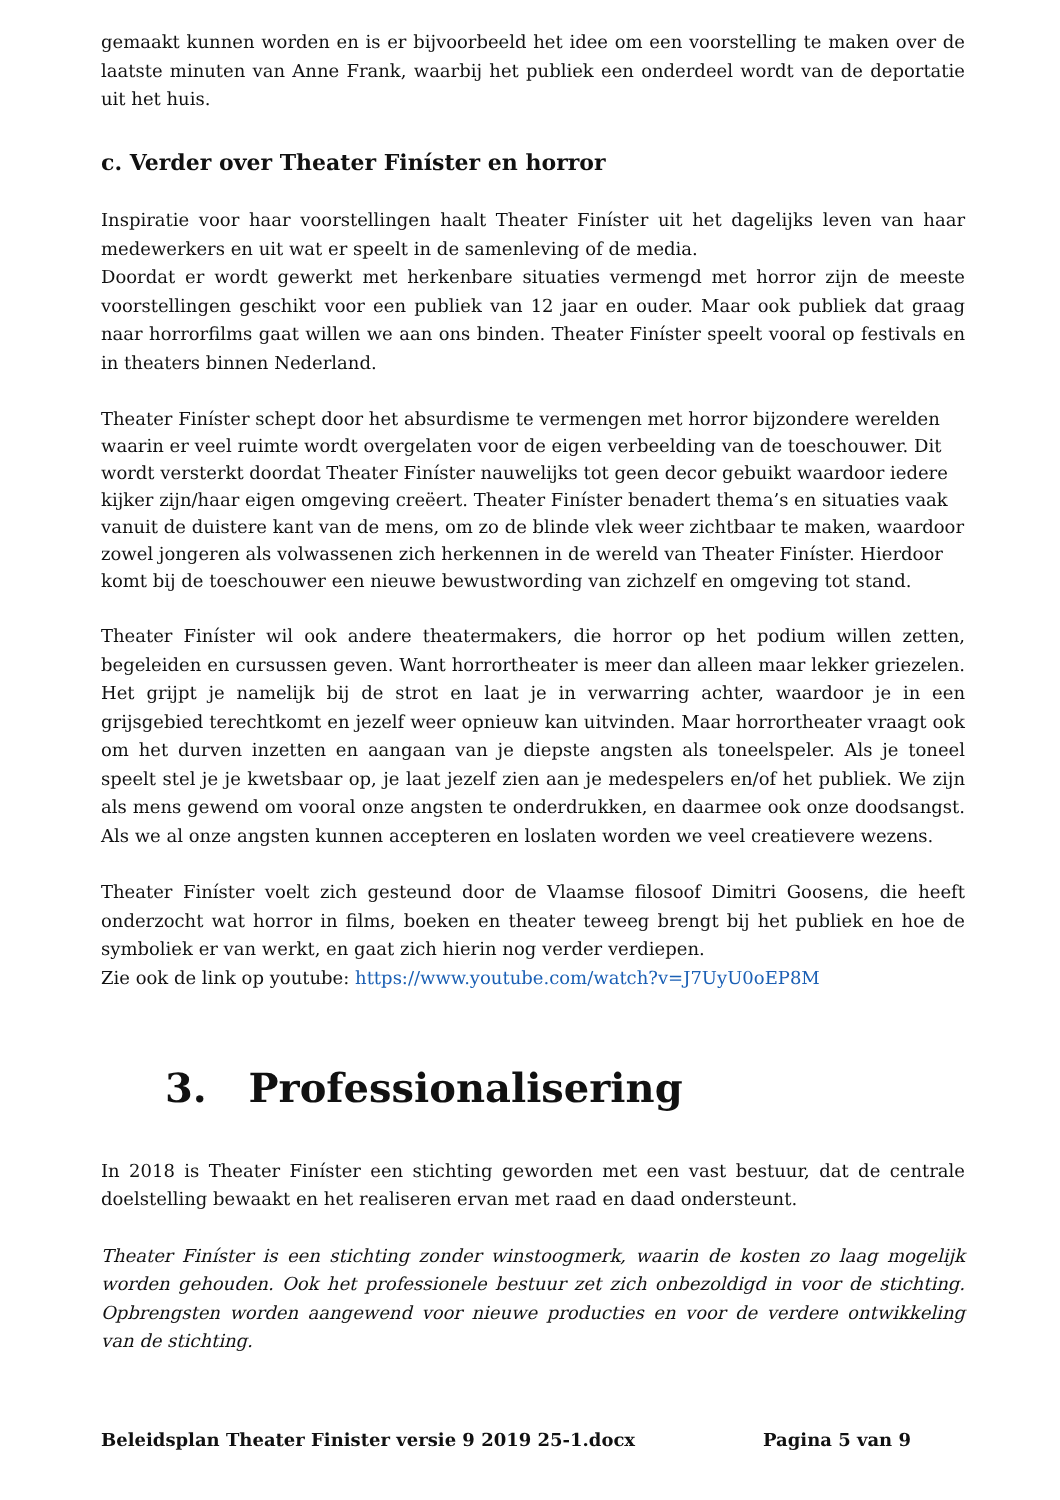gemaakt kunnen worden en is er bijvoorbeeld het idee om een voorstelling te maken over de laatste minuten van Anne Frank, waarbij het publiek een onderdeel wordt van de deportatie uit het huis.
c. Verder over Theater Finíster en horror
Inspiratie voor haar voorstellingen haalt Theater Finíster uit het dagelijks leven van haar medewerkers en uit wat er speelt in de samenleving of de media.
Doordat er wordt gewerkt met herkenbare situaties vermengd met horror zijn de meeste voorstellingen geschikt voor een publiek van 12 jaar en ouder. Maar ook publiek dat graag naar horrorfilms gaat willen we aan ons binden. Theater Finíster speelt vooral op festivals en in theaters binnen Nederland.
Theater Finíster schept door het absurdisme te vermengen met horror bijzondere werelden waarin er veel ruimte wordt overgelaten voor de eigen verbeelding van de toeschouwer. Dit wordt versterkt doordat Theater Finíster nauwelijks tot geen decor gebuikt waardoor iedere kijker zijn/haar eigen omgeving creëert. Theater Finíster benadert thema’s en situaties vaak vanuit de duistere kant van de mens, om zo de blinde vlek weer zichtbaar te maken, waardoor zowel jongeren als volwassenen zich herkennen in de wereld van Theater Finíster. Hierdoor komt bij de toeschouwer een nieuwe bewustwording van zichzelf en omgeving tot stand.
Theater Finíster wil ook andere theatermakers, die horror op het podium willen zetten, begeleiden en cursussen geven. Want horrortheater is meer dan alleen maar lekker griezelen. Het grijpt je namelijk bij de strot en laat je in verwarring achter, waardoor je in een grijsgebied terechtkomt en jezelf weer opnieuw kan uitvinden. Maar horrortheater vraagt ook om het durven inzetten en aangaan van je diepste angsten als toneelspeler. Als je toneel speelt stel je je kwetsbaar op, je laat jezelf zien aan je medespelers en/of het publiek. We zijn als mens gewend om vooral onze angsten te onderdrukken, en daarmee ook onze doodsangst. Als we al onze angsten kunnen accepteren en loslaten worden we veel creatievere wezens.
Theater Finíster voelt zich gesteund door de Vlaamse filosoof Dimitri Goosens, die heeft onderzocht wat horror in films, boeken en theater teweeg brengt bij het publiek en hoe de symboliek er van werkt, en gaat zich hierin nog verder verdiepen.
Zie ook de link op youtube: https://www.youtube.com/watch?v=J7UyU0oEP8M
3. Professionalisering
In 2018 is Theater Finíster een stichting geworden met een vast bestuur, dat de centrale doelstelling bewaakt en het realiseren ervan met raad en daad ondersteunt.
Theater Finíster is een stichting zonder winstoogmerk, waarin de kosten zo laag mogelijk worden gehouden. Ook het professionele bestuur zet zich onbezoldigd in voor de stichting. Opbrengsten worden aangewend voor nieuwe producties en voor de verdere ontwikkeling van de stichting.
Beleidsplan Theater Finister versie 9 2019 25-1.docx Pagina 5 van 9